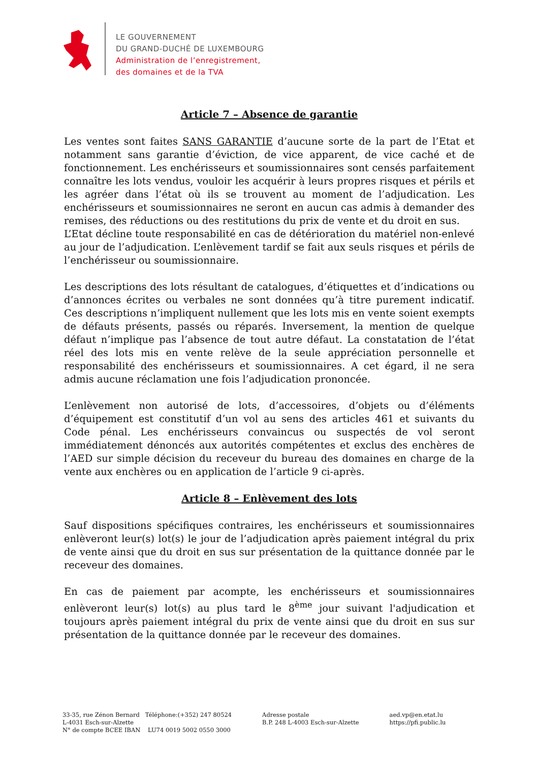LE GOUVERNEMENT
DU GRAND-DUCHÉ DE LUXEMBOURG
Administration de l’enregistrement,
des domaines et de la TVA
Article 7 – Absence de garantie
Les ventes sont faites SANS GARANTIE d’aucune sorte de la part de l’Etat et notamment sans garantie d’éviction, de vice apparent, de vice caché et de fonctionnement. Les enchérisseurs et soumissionnaires sont censés parfaitement connaître les lots vendus, vouloir les acquérir à leurs propres risques et périls et les agréer dans l’état où ils se trouvent au moment de l’adjudication. Les enchérisseurs et soumissionnaires ne seront en aucun cas admis à demander des remises, des réductions ou des restitutions du prix de vente et du droit en sus.
L’Etat décline toute responsabilité en cas de détérioration du matériel non-enlevé au jour de l’adjudication. L’enlèvement tardif se fait aux seuls risques et périls de l’enchérisseur ou soumissionnaire.
Les descriptions des lots résultant de catalogues, d’étiquettes et d’indications ou d’annonces écrites ou verbales ne sont données qu’à titre purement indicatif. Ces descriptions n’impliquent nullement que les lots mis en vente soient exempts de défauts présents, passés ou réparés. Inversement, la mention de quelque défaut n’implique pas l’absence de tout autre défaut. La constatation de l’état réel des lots mis en vente relève de la seule appréciation personnelle et responsabilité des enchérisseurs et soumissionnaires. A cet égard, il ne sera admis aucune réclamation une fois l’adjudication prononcée.
L’enlèvement non autorisé de lots, d’accessoires, d’objets ou d’éléments d’équipement est constitutif d’un vol au sens des articles 461 et suivants du Code pénal. Les enchérisseurs convaincus ou suspectés de vol seront immédiatement dénoncés aux autorités compétentes et exclus des enchères de l’AED sur simple décision du receveur du bureau des domaines en charge de la vente aux enchères ou en application de l’article 9 ci-après.
Article 8 – Enlèvement des lots
Sauf dispositions spécifiques contraires, les enchérisseurs et soumissionnaires enlèveront leur(s) lot(s) le jour de l’adjudication après paiement intégral du prix de vente ainsi que du droit en sus sur présentation de la quittance donnée par le receveur des domaines.
En cas de paiement par acompte, les enchérisseurs et soumissionnaires enlèveront leur(s) lot(s) au plus tard le 8<sup>ème</sup> jour suivant l'adjudication et toujours après paiement intégral du prix de vente ainsi que du droit en sus sur présentation de la quittance donnée par le receveur des domaines.
33-35, rue Zénon Bernard Téléphone:(+352) 247 80524
L-4031 Esch-sur-Alzette
N° de compte BCEE IBAN LU74 0019 5002 0550 3000
Adresse postale
B.P. 248 L-4003 Esch-sur-Alzette
aed.vp@en.etat.lu
https://pfi.public.lu